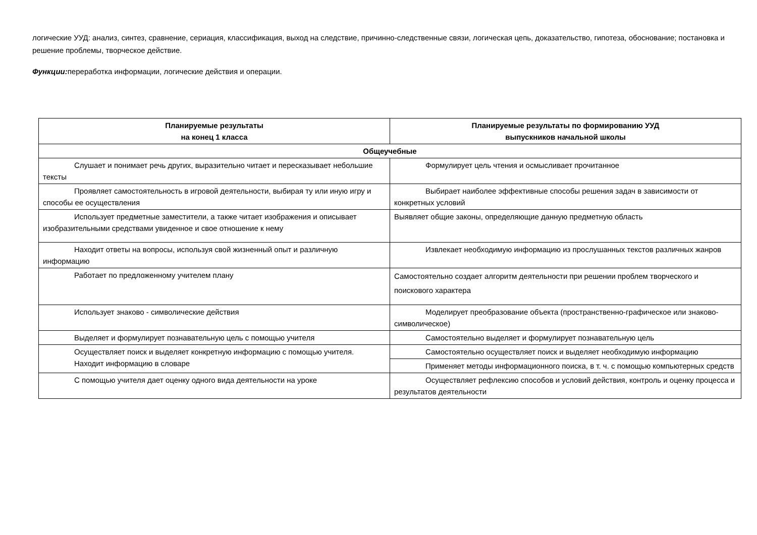логические УУД: анализ, синтез, сравнение, сериация, классификация, выход на следствие, причинно-следственные связи, логическая цепь, доказательство, гипотеза, обоснование; постановка и решение проблемы, творческое действие.
Функции: переработка информации, логические действия и операции.
| Планируемые результаты на конец 1 класса | Планируемые результаты по формированию УУД выпускников начальной школы |
| --- | --- |
| Общеучебные | |
| Слушает и понимает речь других, выразительно читает и пересказывает небольшие тексты | Формулирует цель чтения и осмысливает прочитанное |
| Проявляет самостоятельность в игровой деятельности, выбирая ту или иную игру и способы ее осуществления | Выбирает наиболее эффективные способы решения задач в зависимости от конкретных условий |
| Использует предметные заместители, а также читает изображения и описывает изобразительными средствами увиденное и свое отношение к нему | Выявляет общие законы, определяющие данную предметную область |
| Находит ответы на вопросы, используя свой жизненный опыт и различную информацию | Извлекает необходимую информацию из прослушанных текстов различных жанров |
| Работает по предложенному учителем плану | Самостоятельно создает алгоритм деятельности при решении проблем творческого и поискового характера |
| Использует знаково - символические действия | Моделирует преобразование объекта (пространственно-графическое или знаково-символическое) |
| Выделяет и формулирует познавательную цель с помощью учителя | Самостоятельно выделяет и формулирует познавательную цель |
| Осуществляет поиск и выделяет конкретную информацию с помощью учителя. Находит информацию в словаре | Самостоятельно осуществляет поиск и выделяет необходимую информацию |
| | Применяет методы информационного поиска, в т. ч. с помощью компьютерных средств |
| С помощью учителя дает оценку одного вида деятельности на уроке | Осуществляет рефлексию способов и условий действия, контроль и оценку процесса и результатов деятельности |